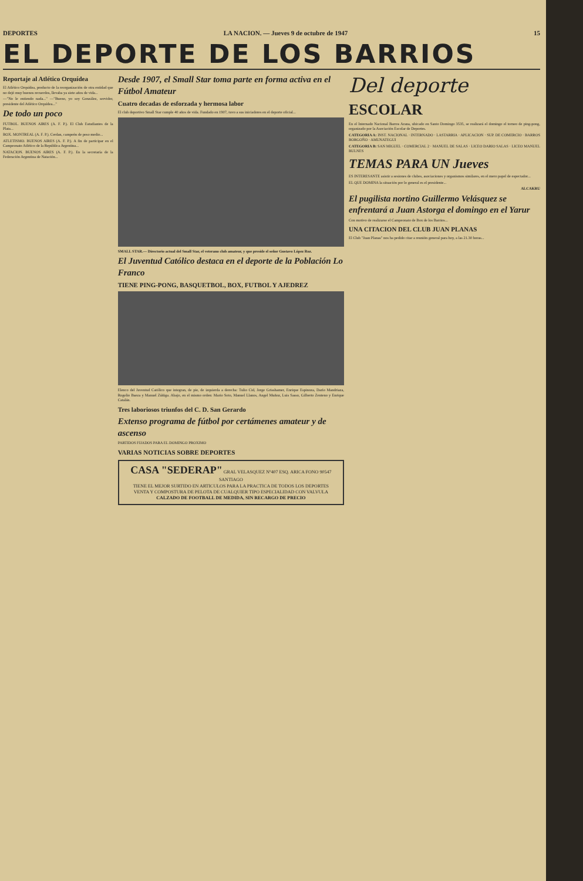DEPORTES LA NACION. — Jueves 9 de octubre de 1947 15
EL DEPORTE DE LOS BARRIOS
Reportaje al Atlético Orquídea
El Atlético Orquídea, producto de la reorganización de otra entidad que no dejó muy buenos recuerdos, llevaba ya siete años de vida...
—"No le entiendo nada..." —"Bueno, yo soy González, servidor, presidente del Atlético Orquídea..."
De todo un poco
FUTBOL. BUENOS AIRES (A. F. P.). El Club Estudiantes de la Plata...
BOX. MONTREAL (A. F. P.). Cerdan, campeón de peso medio...
ATLETISMO. BUENOS AIRES (A. F. P.). A fin de participar en el Campeonato Atlético de la República Argentina...
NATACION. BUENOS AIRES (A. F. P.). En la secretaría de la Federación Argentina de Natación...
Desde 1907, el Small Star toma parte en forma activa en el Fútbol Amateur
Cuatro decadas de esforzada y hermosa labor
El club deportivo Small Star cumple 40 años de vida. Fundado en 1907, tuvo a sus iniciadores en el deporte oficial...
SMALL STAR.— Directorio actual del Small Star, el veterano club amateur, y que preside el señor Gustavo López Roz.
El Juventud Católico destaca en el deporte de la Población Lo Franco
TIENE PING-PONG, BASQUETBOL, BOX, FUTBOL Y AJEDREZ
Elenco del Juventud Católico que integran, de pie, de izquierda a derecha: Tulio Cid, Jorge Grisshamer, Enrique Espinoza, Darío Mandriaza, Rogelio Baeza y Manuel Zúñiga. Abajo, en el mismo orden: Mario Soto, Manuel Llanos, Angel Muñoz, Luis Sasso, Gilberto Zenteno y Enrique Catalán.
Tres laboriosos triunfos del C. D. San Gerardo
Extenso programa de fútbol por certámenes amateur y de ascenso
PARTIDOS FIJADOS PARA EL DOMINGO PROXIMO
VARIAS NOTICIAS SOBRE DEPORTES
CASA "SEDERAP" GRAL VELASQUEZ Nº407 ESQ. ARICA FONO 90547 SANTIAGO
TIENE EL MEJOR SURTIDO EN ARTICULOS PARA LA PRACTICA DE TODOS LOS DEPORTES
VENTA Y COMPOSTURA DE PELOTA DE CUALQUIER TIPO ESPECIALIDAD CON VALVULA
CALZADO DE FOOTBALL DE MEDIDA, SIN RECARGO DE PRECIO
Del deporte
ESCOLAR
En el Internado Nacional Barros Arana, ubicado en Santo Domingo 3535, se realizará el domingo el torneo de ping-pong, organizado por la Asociación Escolar de Deportes.
CATEGORIA A: INST. NACIONAL · INTERNADO · LASTARRIA · APLICACION · SUP. DE COMERCIO · BARROS BORGOÑO · AMUNATEGUI
CATEGORIA B: SAN MIGUEL · COMERCIAL 2 · MANUEL DE SALAS · LICEO DARIO SALAS · LICEO MANUEL BULNES
TEMAS PARA UN Jueves
ES INTERESANTE asistir a sesiones de clubes, asociaciones y organismos similares, en el mero papel de espectador...
EL QUE DOMINA la situación por lo general es el presidente...
ALCAKRU
El pugilista nortino Guillermo Velásquez se enfrentará a Juan Astorga el domingo en el Yarur
Con motivo de realizarse el Campeonato de Box de los Barrios...
UNA CITACION DEL CLUB JUAN PLANAS
El Club "Juan Planas" nos ha pedido citar a reunión general para hoy, a las 21.30 horas...